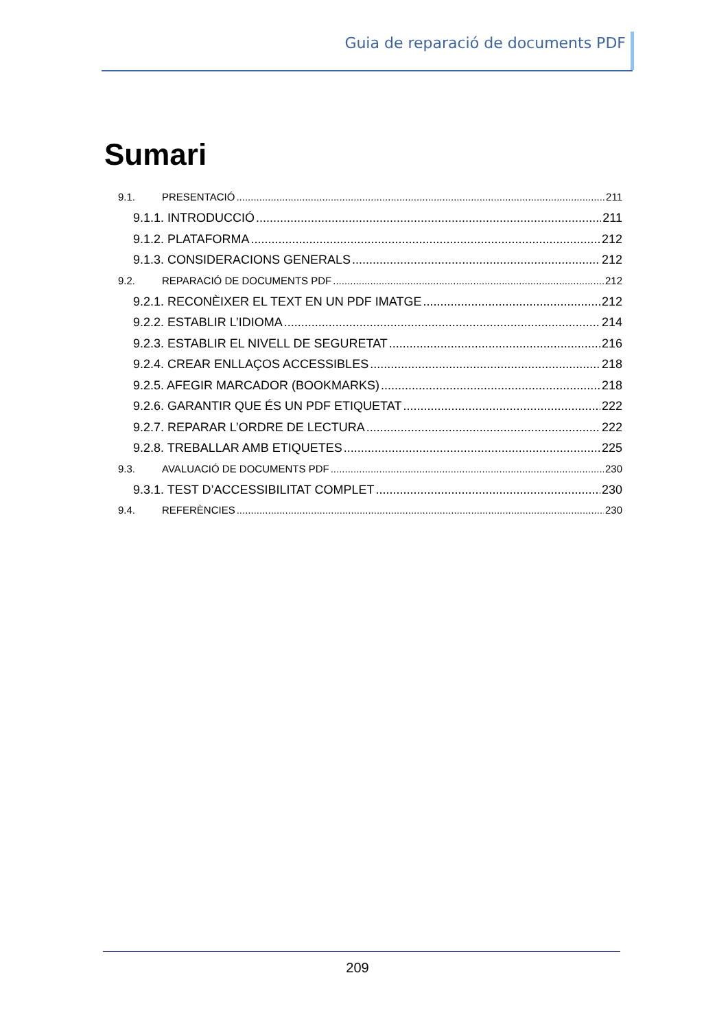Guia de reparació de documents PDF
Sumari
9.1. PRESENTACIÓ 211
9.1.1. INTRODUCCIÓ 211
9.1.2. PLATAFORMA 212
9.1.3. CONSIDERACIONS GENERALS 212
9.2. REPARACIÓ DE DOCUMENTS PDF 212
9.2.1. RECONÈIXER EL TEXT EN UN PDF IMATGE 212
9.2.2. ESTABLIR L’IDIOMA 214
9.2.3. ESTABLIR EL NIVELL DE SEGURETAT 216
9.2.4. CREAR ENLLAÇOS ACCESSIBLES 218
9.2.5. AFEGIR MARCADOR (BOOKMARKS) 218
9.2.6. GARANTIR QUE ÉS UN PDF ETIQUETAT 222
9.2.7. REPARAR L’ORDRE DE LECTURA 222
9.2.8. TREBALLAR AMB ETIQUETES 225
9.3. AVALUACIÓ DE DOCUMENTS PDF 230
9.3.1. TEST D’ACCESSIBILITAT COMPLET 230
9.4. REFERÈNCIES 230
209